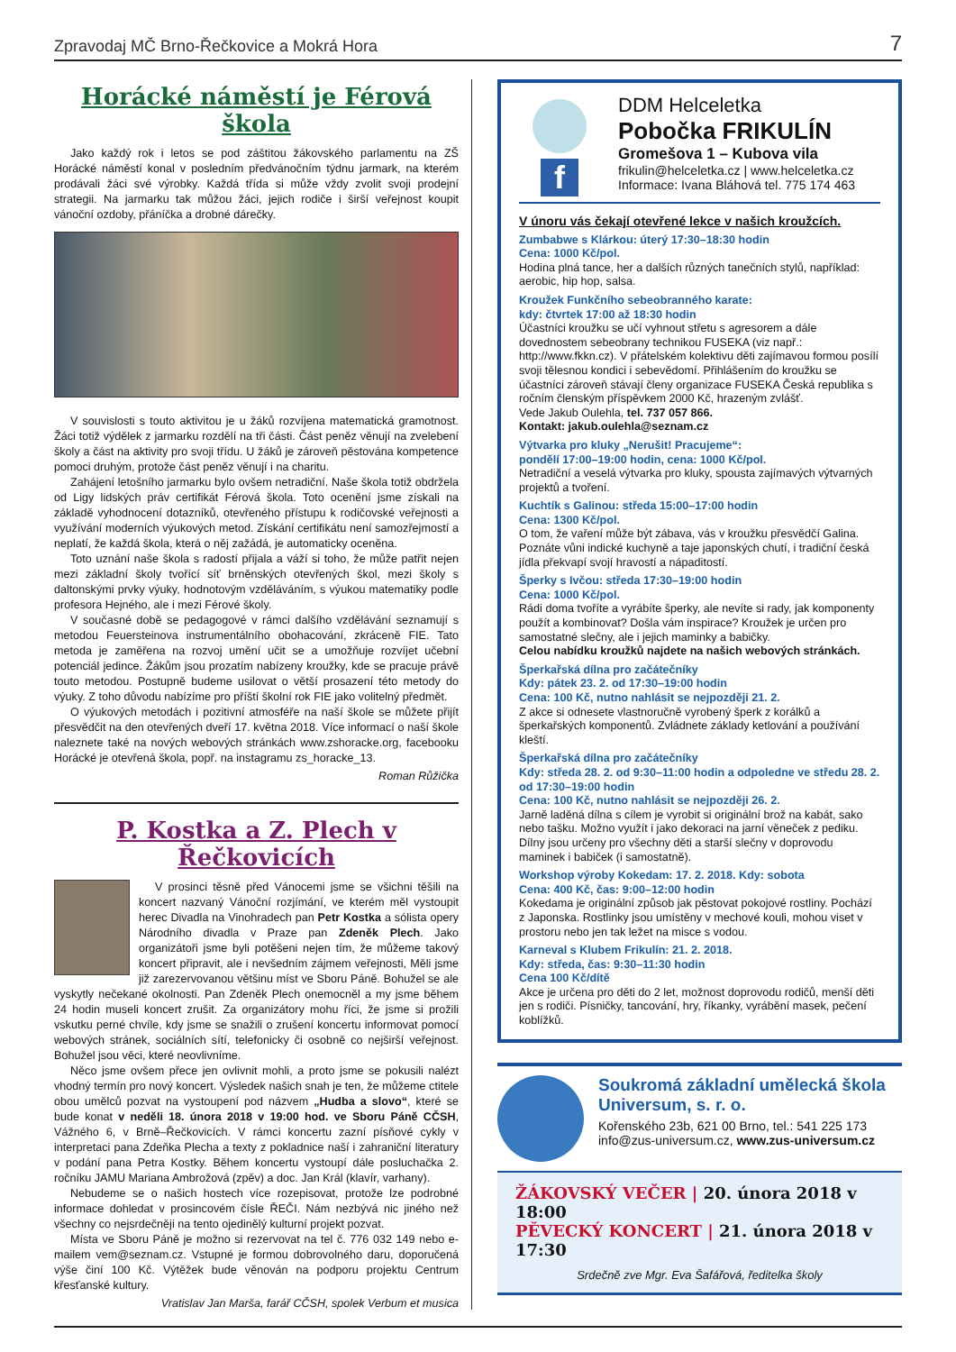Zpravodaj MČ Brno-Řečkovice a Mokrá Hora 7
Horácké náměstí je Férová škola
Jako každý rok i letos se pod záštitou žákovského parlamentu na ZŠ Horácké náměstí konal v posledním předvánočním týdnu jarmark, na kterém prodávali žáci své výrobky. Každá třída si může vždy zvolit svoji prodejní strategii. Na jarmarku tak můžou žáci, jejich rodiče i širší veřejnost koupit vánoční ozdoby, přáníčka a drobné dárečky.
V souvislosti s touto aktivitou je u žáků rozvíjena matematická gramotnost. Žáci totiž výdělek z jarmarku rozdělí na tři části. Část peněz věnují na zvelebení školy a část na aktivity pro svoji třídu. U žáků je zároveň pěstována kompetence pomoci druhým, protože část peněz věnují i na charitu.
Zahájení letošního jarmarku bylo ovšem netradiční. Naše škola totiž obdržela od Ligy lidských práv certifikát Férová škola. Toto ocenění jsme získali na základě vyhodnocení dotazníků, otevřeného přístupu k rodičovské veřejnosti a využívání moderních výukových metod. Získání certifikátu není samozřejmostí a neplatí, že každá škola, která o něj zažádá, je automaticky oceněna.
Toto uznání naše škola s radostí přijala a váží si toho, že může patřit nejen mezi základní školy tvořící síť brněnských otevřených škol, mezi školy s daltonskými prvky výuky, hodnotovým vzděláváním, s výukou matematiky podle profesora Hejného, ale i mezi Férové školy.
V současné době se pedagogové v rámci dalšího vzdělávání seznamují s metodou Feuersteinova instrumentálního obohacování, zkráceně FIE. Tato metoda je zaměřena na rozvoj umění učit se a umožňuje rozvíjet učební potenciál jedince. Žákům jsou prozatím nabízeny kroužky, kde se pracuje právě touto metodou. Postupně budeme usilovat o větší prosazení této metody do výuky. Z toho důvodu nabízíme pro příští školní rok FIE jako volitelný předmět.
O výukových metodách i pozitivní atmosféře na naší škole se můžete přijít přesvědčit na den otevřených dveří 17. května 2018. Více informací o naší škole naleznete také na nových webových stránkách www.zshoracke.org, facebooku Horácké je otevřená škola, popř. na instagramu zs_horacke_13.
Roman Růžička
P. Kostka a Z. Plech v Řečkovicích
V prosinci těsně před Vánocemi jsme se všichni těšili na koncert nazvaný Vánoční rozjímání, ve kterém měl vystoupit herec Divadla na Vinohradech pan Petr Kostka a sólista opery Národního divadla v Praze pan Zdeněk Plech. Jako organizátoři jsme byli potěšeni nejen tím, že můžeme takový koncert připravit, ale i nevšedním zájmem veřejnosti, Měli jsme již zarezervovanou většinu míst ve Sboru Páně. Bohužel se ale vyskytly nečekané okolnosti. Pan Zdeněk Plech onemocněl a my jsme během 24 hodin museli koncert zrušit. Za organizátory mohu říci, že jsme si prožili vskutku perné chvíle, kdy jsme se snažili o zrušení koncertu informovat pomocí webových stránek, sociálních sítí, telefonicky či osobně co nejširší veřejnost. Bohužel jsou věci, které neovlivníme.
Něco jsme ovšem přece jen ovlivnit mohli, a proto jsme se pokusili nalézt vhodný termín pro nový koncert. Výsledek našich snah je ten, že můžeme ctitele obou umělců pozvat na vystoupení pod názvem „Hudba a slovo“, které se bude konat v neděli 18. února 2018 v 19:00 hod. ve Sboru Páně CČSH, Vážného 6, v Brně–Řečkovicích. V rámci koncertu zazní písňové cykly v interpretaci pana Zdeňka Plecha a texty z pokladnice naší i zahraniční literatury v podání pana Petra Kostky. Během koncertu vystoupí dále posluchačka 2. ročníku JAMU Mariana Ambrožová (zpěv) a doc. Jan Král (klavír, varhany).
Nebudeme se o našich hostech více rozepisovat, protože lze podrobné informace dohledat v prosincovém čísle ŘEČI. Nám nezbývá nic jiného než všechny co nejsrdečněji na tento ojedinělý kulturní projekt pozvat.
Místa ve Sboru Páně je možno si rezervovat na tel č. 776 032 149 nebo e-mailem vem@seznam.cz. Vstupné je formou dobrovolného daru, doporučená výše činí 100 Kč. Výtěžek bude věnován na podporu projektu Centrum křesťanské kultury.
Vratislav Jan Marša, farář CČSH, spolek Verbum et musica
f
DDM Helceletka
Pobočka FRIKULÍN
Gromešova 1 – Kubova vila
frikulin@helceletka.cz | www.helceletka.cz
Informace: Ivana Bláhová tel. 775 174 463
V únoru vás čekají otevřené lekce v našich kroužcích.
Zumbabwe s Klárkou: úterý 17:30–18:30 hodin
Cena: 1000 Kč/pol.
Hodina plná tance, her a dalších různých tanečních stylů, například: aerobic, hip hop, salsa.
Kroužek Funkčního sebeobranného karate:
kdy: čtvrtek 17:00 až 18:30 hodin
Účastníci kroužku se učí vyhnout střetu s agresorem a dále dovednostem sebeobrany technikou FUSEKA (viz např.: http://www.fkkn.cz). V přátelském kolektivu děti zajímavou formou posílí svoji tělesnou kondici i sebevědomí. Přihlášením do kroužku se účastníci zároveň stávají členy organizace FUSEKA Česká republika s ročním členským příspěvkem 2000 Kč, hrazeným zvlášť.
Vede Jakub Oulehla, tel. 737 057 866.
Kontakt: jakub.oulehla@seznam.cz
Výtvarka pro kluky „Nerušit! Pracujeme“:
pondělí 17:00–19:00 hodin, cena: 1000 Kč/pol.
Netradiční a veselá výtvarka pro kluky, spousta zajímavých výtvarných projektů a tvoření.
Kuchtík s Galinou: středa 15:00–17:00 hodin
Cena: 1300 Kč/pol.
O tom, že vaření může být zábava, vás v kroužku přesvědčí Galina. Poznáte vůni indické kuchyně a taje japonských chutí, i tradiční česká jídla překvapí svojí hravostí a nápaditostí.
Šperky s Ivčou: středa 17:30–19:00 hodin
Cena: 1000 Kč/pol.
Rádi doma tvoříte a vyrábíte šperky, ale nevíte si rady, jak komponenty použít a kombinovat? Došla vám inspirace? Kroužek je určen pro samostatné slečny, ale i jejich maminky a babičky.
Celou nabídku kroužků najdete na našich webových stránkách.
Šperkařská dílna pro začátečníky
Kdy: pátek 23. 2. od 17:30–19:00 hodin
Cena: 100 Kč, nutno nahlásit se nejpozději 21. 2.
Z akce si odnesete vlastnoručně vyrobený šperk z korálků a šperkařských komponentů. Zvládnete základy ketlování a používání kleští.
Šperkařská dílna pro začátečníky
Kdy: středa 28. 2. od 9:30–11:00 hodin a odpoledne ve středu 28. 2. od 17:30–19:00 hodin
Cena: 100 Kč, nutno nahlásit se nejpozději 26. 2.
Jarně laděná dílna s cílem je vyrobit si originální brož na kabát, sako nebo tašku. Možno využít i jako dekoraci na jarní věneček z pediku. Dílny jsou určeny pro všechny děti a starší slečny v doprovodu maminek i babiček (i samostatně).
Workshop výroby Kokedam: 17. 2. 2018. Kdy: sobota
Cena: 400 Kč, čas: 9:00–12:00 hodin
Kokedama je originální způsob jak pěstovat pokojové rostliny. Pochází z Japonska. Rostlinky jsou umístěny v mechové kouli, mohou viset v prostoru nebo jen tak ležet na misce s vodou.
Karneval s Klubem Frikulín: 21. 2. 2018.
Kdy: středa, čas: 9:30–11:30 hodin
Cena 100 Kč/dítě
Akce je určena pro děti do 2 let, možnost doprovodu rodičů, menší děti jen s rodiči. Písničky, tancování, hry, říkanky, vyrábění masek, pečení koblížků.
Soukromá základní umělecká škola Universum, s. r. o.
Kořenského 23b, 621 00 Brno, tel.: 541 225 173
info@zus-universum.cz, www.zus-universum.cz
ŽÁKOVSKÝ VEČER | 20. února 2018 v 18:00
PĚVECKÝ KONCERT | 21. února 2018 v 17:30
Srdečně zve Mgr. Eva Šafářová, ředitelka školy